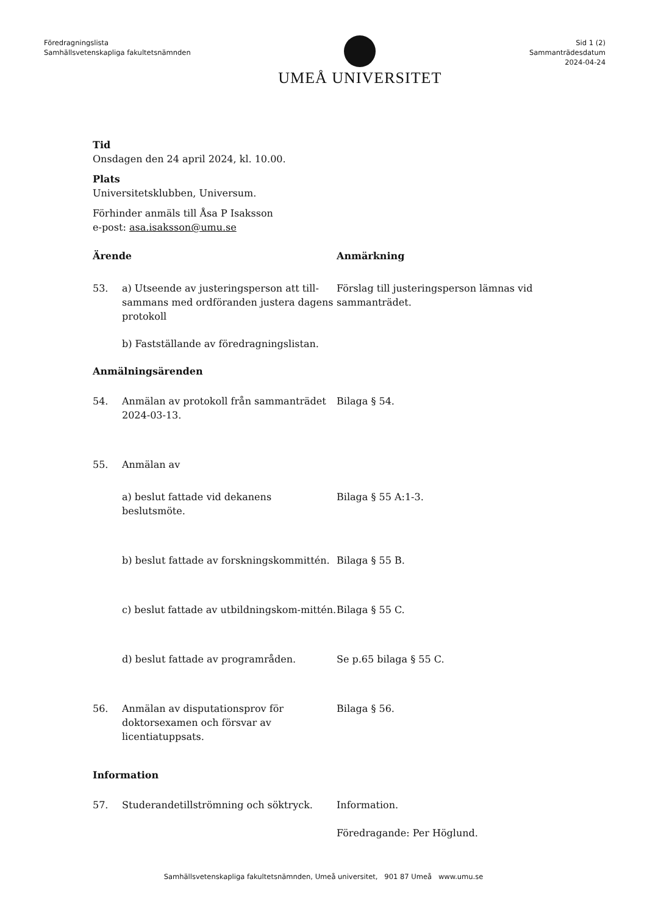Föredragningslista
Samhällsvetenskapliga fakultetsnämnden
UMEÅ UNIVERSITET
Sid 1 (2)
Sammanträdesdatum
2024-04-24
Tid
Onsdagen den 24 april 2024, kl. 10.00.
Plats
Universitetsklubben, Universum.
Förhinder anmäls till Åsa P Isaksson
e-post: asa.isaksson@umu.se
Ärende Anmärkning
53. a) Utseende av justeringsperson att till-sammans med ordföranden justera dagens protokoll
Förslag till justeringsperson lämnas vid sammanträdet.
b) Fastställande av föredragningslistan.
Anmälningsärenden
54. Anmälan av protokoll från sammanträdet 2024-03-13.
Bilaga § 54.
55. Anmälan av
a) beslut fattade vid dekanens beslutsmöte.
Bilaga § 55 A:1-3.
b) beslut fattade av forskningskommittén.
Bilaga § 55 B.
c) beslut fattade av utbildningskom-mittén.
Bilaga § 55 C.
d) beslut fattade av programråden. Se p.65 bilaga § 55 C.
56. Anmälan av disputationsprov för doktorsexamen och försvar av licentiatuppsats.
Bilaga § 56.
Information
57. Studerandetillströmning och söktryck.
Information.
Föredragande: Per Höglund.
Samhällsvetenskapliga fakultetsnämnden, Umeå universitet, 901 87 Umeå www.umu.se